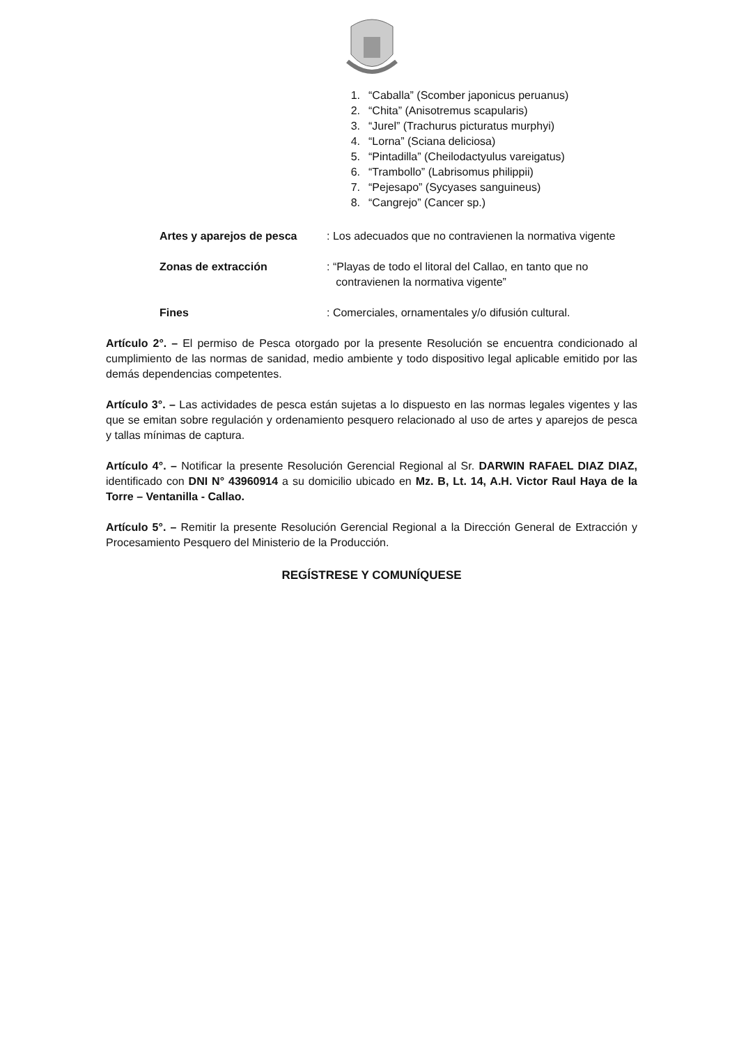1. “Caballa” (Scomber japonicus peruanus)
2. “Chita” (Anisotremus scapularis)
3. “Jurel” (Trachurus picturatus murphyi)
4. “Lorna” (Sciana deliciosa)
5. “Pintadilla” (Cheilodactyulus vareigatus)
6. “Trambollo” (Labrisomus philippii)
7. “Pejesapo” (Sycyases sanguineus)
8. “Cangrejo” (Cancer sp.)
Artes y aparejos de pesca : Los adecuados que no contravienen la normativa vigente
Zonas de extracción : “Playas de todo el litoral del Callao, en tanto que no
contravienen la normativa vigente”
Fines : Comerciales, ornamentales y/o difusión cultural.
Artículo 2°. – El permiso de Pesca otorgado por la presente Resolución se encuentra condicionado al cumplimiento de las normas de sanidad, medio ambiente y todo dispositivo legal aplicable emitido por las demás dependencias competentes.
Artículo 3°. – Las actividades de pesca están sujetas a lo dispuesto en las normas legales vigentes y las que se emitan sobre regulación y ordenamiento pesquero relacionado al uso de artes y aparejos de pesca y tallas mínimas de captura.
Artículo 4°. – Notificar la presente Resolución Gerencial Regional al Sr. DARWIN RAFAEL DIAZ DIAZ, identificado con DNI N° 43960914 a su domicilio ubicado en Mz. B, Lt. 14, A.H. Victor Raul Haya de la Torre – Ventanilla - Callao.
Artículo 5°. – Remitir la presente Resolución Gerencial Regional a la Dirección General de Extracción y Procesamiento Pesquero del Ministerio de la Producción.
REGÍSTRESE Y COMUNÍQUESE